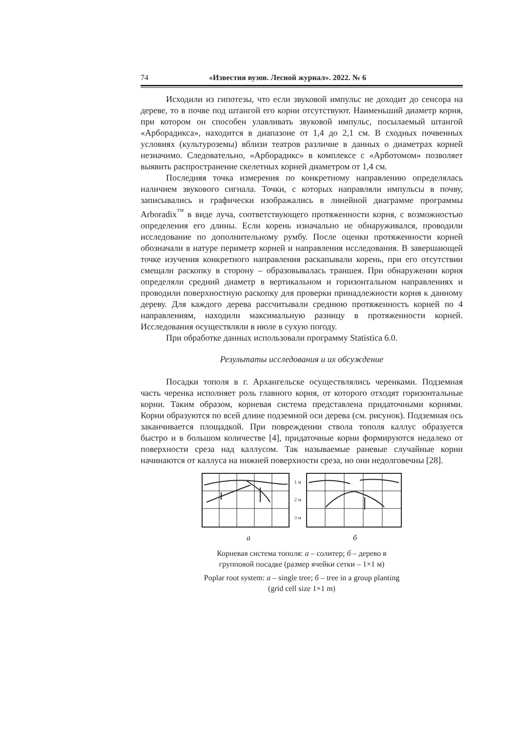74 «Известия вузов. Лесной журнал». 2022. № 6
Исходили из гипотезы, что если звуковой импульс не доходит до сенсора на дереве, то в почве под штангой его корни отсутствуют. Наименьший диаметр корня, при котором он способен улавливать звуковой импульс, посылаемый штангой «Арборадикса», находится в диапазоне от 1,4 до 2,1 см. В сходных почвенных условиях (культуроземы) вблизи театров различие в данных о диаметрах корней незначимо. Следовательно, «Арборадикс» в комплексе с «Арботомом» позволяет выявить распространение скелетных корней диаметром от 1,4 см.
Последняя точка измерения по конкретному направлению определялась наличием звукового сигнала. Точки, с которых направляли импульсы в почву, записывались и графически изображались в линейной диаграмме программы Arboradix<sup>™</sup> в виде луча, соответствующего протяженности корня, с возможностью определения его длины. Если корень изначально не обнаруживался, проводили исследование по дополнительному румбу. После оценки протяженности корней обозначали в натуре периметр корней и направления исследования. В завершающей точке изучения конкретного направления раскапывали корень, при его отсутствии смещали раскопку в сторону – образовывалась траншея. При обнаружении корня определяли средний диаметр в вертикальном и горизонтальном направлениях и проводили поверхностную раскопку для проверки принадлежности корня к данному дереву. Для каждого дерева рассчитывали среднюю протяженность корней по 4 направлениям, находили максимальную разницу в протяженности корней. Исследования осуществляли в июле в сухую погоду.
При обработке данных использовали программу Statistica 6.0.
Результаты исследования и их обсуждение
Посадки тополя в г. Архангельске осуществлялись черенками. Подземная часть черенка исполняет роль главного корня, от которого отходят горизонтальные корни. Таким образом, корневая система представлена придаточными корнями. Корни образуются по всей длине подземной оси дерева (см. рисунок). Подземная ось заканчивается площадкой. При повреждении ствола тополя каллус образуется быстро и в большом количестве [4], придаточные корни формируются недалеко от поверхности среза над каллусом. Так называемые раневые случайные корни начинаются от каллуса на нижней поверхности среза, но они недолговечны [28].
1 м
2 м
3 м
а б
Корневая система тополя: а – солитер; б – дерево в групповой посадке (размер ячейки сетки – 1×1 м)
Poplar root system: а – single tree; б – tree in a group planting (grid cell size 1×1 m)